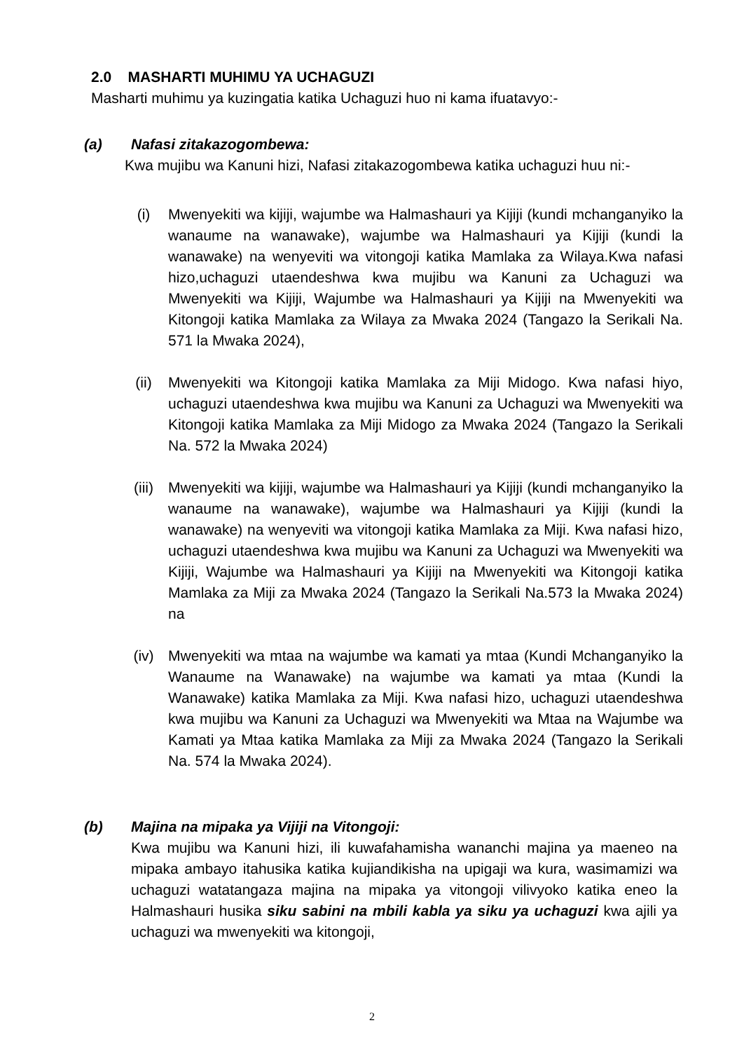2.0 MASHARTI MUHIMU YA UCHAGUZI
Masharti muhimu ya kuzingatia katika Uchaguzi huo ni kama ifuatavyo:-
(a) Nafasi zitakazogombewa:
Kwa mujibu wa Kanuni hizi, Nafasi zitakazogombewa katika uchaguzi huu ni:-
(i) Mwenyekiti wa kijiji, wajumbe wa Halmashauri ya Kijiji (kundi mchanganyiko la wanaume na wanawake), wajumbe wa Halmashauri ya Kijiji (kundi la wanawake) na wenyeviti wa vitongoji katika Mamlaka za Wilaya.Kwa nafasi hizo,uchaguzi utaendeshwa kwa mujibu wa Kanuni za Uchaguzi wa Mwenyekiti wa Kijiji, Wajumbe wa Halmashauri ya Kijiji na Mwenyekiti wa Kitongoji katika Mamlaka za Wilaya za Mwaka 2024 (Tangazo la Serikali Na. 571 la Mwaka 2024),
(ii) Mwenyekiti wa Kitongoji katika Mamlaka za Miji Midogo. Kwa nafasi hiyo, uchaguzi utaendeshwa kwa mujibu wa Kanuni za Uchaguzi wa Mwenyekiti wa Kitongoji katika Mamlaka za Miji Midogo za Mwaka 2024 (Tangazo la Serikali Na. 572 la Mwaka 2024)
(iii)
Mwenyekiti wa kijiji, wajumbe wa Halmashauri ya Kijiji (kundi mchanganyiko la wanaume na wanawake), wajumbe wa Halmashauri ya Kijiji (kundi la wanawake) na wenyeviti wa vitongoji katika Mamlaka za Miji. Kwa nafasi hizo, uchaguzi utaendeshwa kwa mujibu wa Kanuni za Uchaguzi wa Mwenyekiti wa Kijiji, Wajumbe wa Halmashauri ya Kijiji na Mwenyekiti wa Kitongoji katika Mamlaka za Miji za Mwaka 2024 (Tangazo la Serikali Na.573 la Mwaka 2024) na
(iv) Mwenyekiti wa mtaa na wajumbe wa kamati ya mtaa (Kundi Mchanganyiko la Wanaume na Wanawake) na wajumbe wa kamati ya mtaa (Kundi la Wanawake) katika Mamlaka za Miji. Kwa nafasi hizo, uchaguzi utaendeshwa kwa mujibu wa Kanuni za Uchaguzi wa Mwenyekiti wa Mtaa na Wajumbe wa Kamati ya Mtaa katika Mamlaka za Miji za Mwaka 2024 (Tangazo la Serikali Na. 574 la Mwaka 2024).
(b) Majina na mipaka ya Vijiji na Vitongoji:
Kwa mujibu wa Kanuni hizi, ili kuwafahamisha wananchi majina ya maeneo na mipaka ambayo itahusika katika kujiandikisha na upigaji wa kura, wasimamizi wa uchaguzi watatangaza majina na mipaka ya vitongoji vilivyoko katika eneo la Halmashauri husika siku sabini na mbili kabla ya siku ya uchaguzi kwa ajili ya uchaguzi wa mwenyekiti wa kitongoji,
2